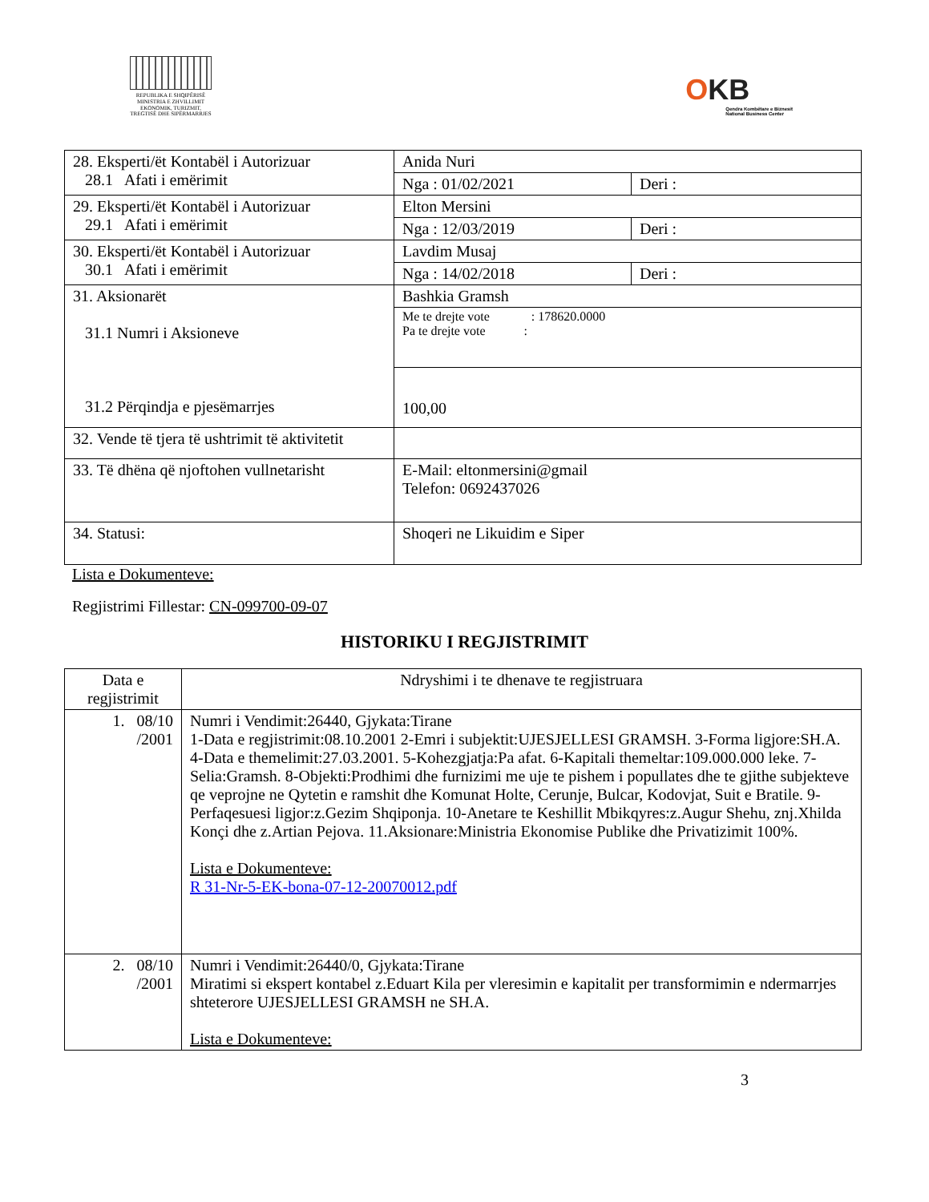REPUBLIKA E SHQIPËRISË
MINISTRIA E ZHVILLIMIT
EKONOMIK, TURIZMIT,
TREGTISË DHE SIPËRMARRJES
OKB
Qendra Kombëtare e Biznesit
National Business Center
| 28. Eksperti/ët Kontabël i Autorizuar 28.1 Afati i emërimit | Anida Nuri | |
| | Nga : 01/02/2021 | Deri : |
| 29. Eksperti/ët Kontabël i Autorizuar 29.1 Afati i emërimit | Elton Mersini | |
| | Nga : 12/03/2019 | Deri : |
| 30. Eksperti/ët Kontabël i Autorizuar 30.1 Afati i emërimit | Lavdim Musaj | |
| | Nga : 14/02/2018 | Deri : |
| 31. Aksionarët 31.1 Numri i Aksioneve 31.2 Përqindja e pjesëmarrjes | Bashkia Gramsh | |
| | Me te drejte vote : 178620.0000 Pa te drejte vote : | |
| | 100,00 | |
| 32. Vende të tjera të ushtrimit të aktivitetit | | |
| 33. Të dhëna që njoftohen vullnetarisht | E-Mail: eltonmersini@gmail Telefon: 0692437026 | |
| 34. Statusi: | Shoqeri ne Likuidim e Siper | |
Lista e Dokumenteve:
Regjistrimi Fillestar: CN-099700-09-07
HISTORIKU I REGJISTRIMIT
| Data e regjistrimit | Ndryshimi i te dhenave te regjistruara |
| --- | --- |
| 1. 08/10 /2001 | Numri i Vendimit:26440, Gjykata:Tirane 1-Data e regjistrimit:08.10.2001 2-Emri i subjektit:UJESJELLESI GRAMSH. 3-Forma ligjore:SH.A. 4-Data e themelimit:27.03.2001. 5-Kohezgjatja:Pa afat. 6-Kapitali themeltar:109.000.000 leke. 7-Selia:Gramsh. 8-Objekti:Prodhimi dhe furnizimi me uje te pishem i popullates dhe te gjithe subjekteve qe veprojne ne Qytetin e ramshit dhe Komunat Holte, Cerunje, Bulcar, Kodovjat, Suit e Bratile. 9-Perfaqesuesi ligjor:z.Gezim Shqiponja. 10-Anetare te Keshillit Mbikqyres:z.Augur Shehu, znj.Xhilda Konçi dhe z.Artian Pejova. 11.Aksionare:Ministria Ekonomise Publike dhe Privatizimit 100%. Lista e Dokumenteve: R 31-Nr-5-EK-bona-07-12-20070012.pdf |
| 2. 08/10 /2001 | Numri i Vendimit:26440/0, Gjykata:Tirane Miratimi si ekspert kontabel z.Eduart Kila per vleresimin e kapitalit per transformimin e ndermarrjes shteterore UJESJELLESI GRAMSH ne SH.A. Lista e Dokumenteve: |
3